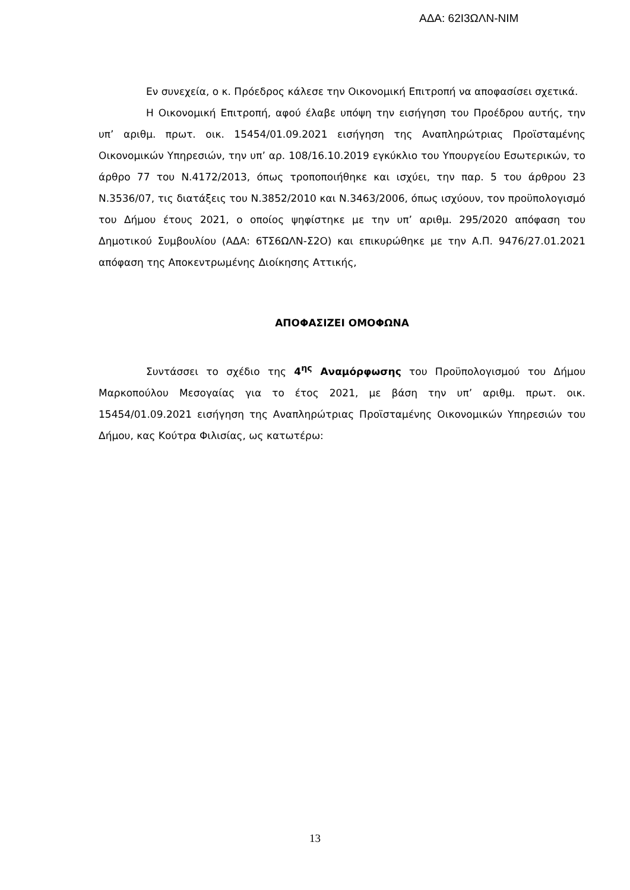ΑΔΑ: 62Ι3ΩΛΝ-ΝΙΜ
Εν συνεχεία, ο κ. Πρόεδρος κάλεσε την Οικονομική Επιτροπή να αποφασίσει σχετικά.
Η Οικονομική Επιτροπή, αφού έλαβε υπόψη την εισήγηση του Προέδρου αυτής, την υπ’ αριθμ. πρωτ. οικ. 15454/01.09.2021 εισήγηση της Αναπληρώτριας Προϊσταμένης Οικονομικών Υπηρεσιών, την υπ’ αρ. 108/16.10.2019 εγκύκλιο του Υπουργείου Εσωτερικών, το άρθρο 77 του Ν.4172/2013, όπως τροποποιήθηκε και ισχύει, την παρ. 5 του άρθρου 23 Ν.3536/07, τις διατάξεις του Ν.3852/2010 και Ν.3463/2006, όπως ισχύουν, τον προϋπολογισμό του Δήμου έτους 2021, ο οποίος ψηφίστηκε με την υπ’ αριθμ. 295/2020 απόφαση του Δημοτικού Συμβουλίου (ΑΔΑ: 6ΤΣ6ΩΛΝ-Σ2Ο) και επικυρώθηκε με την Α.Π. 9476/27.01.2021 απόφαση της Αποκεντρωμένης Διοίκησης Αττικής,
ΑΠΟΦΑΣΙΖΕΙ ΟΜΟΦΩΝΑ
Συντάσσει το σχέδιο της 4<sup>ης</sup> Αναμόρφωσης του Προϋπολογισμού του Δήμου Μαρκοπούλου Μεσογαίας για το έτος 2021, με βάση την υπ’ αριθμ. πρωτ. οικ. 15454/01.09.2021 εισήγηση της Αναπληρώτριας Προϊσταμένης Οικονομικών Υπηρεσιών του Δήμου, κας Κούτρα Φιλισίας, ως κατωτέρω:
13